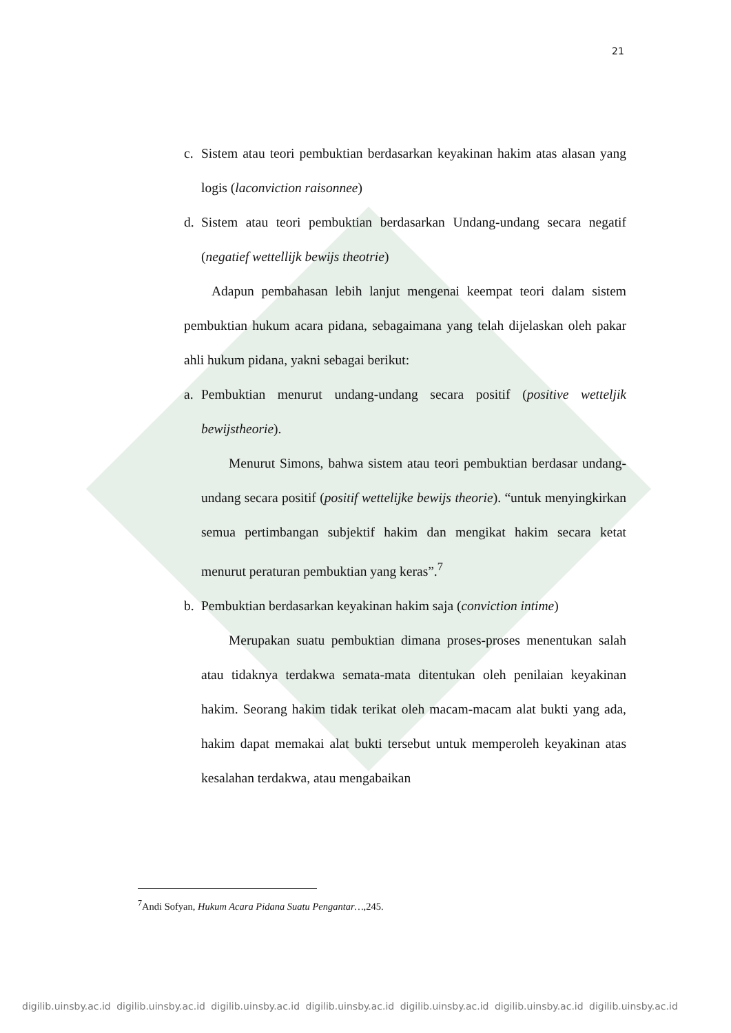21
c. Sistem atau teori pembuktian berdasarkan keyakinan hakim atas alasan yang logis (laconviction raisonnee)
d. Sistem atau teori pembuktian berdasarkan Undang-undang secara negatif (negatief wettellijk bewijs theotrie)
Adapun pembahasan lebih lanjut mengenai keempat teori dalam sistem pembuktian hukum acara pidana, sebagaimana yang telah dijelaskan oleh pakar ahli hukum pidana, yakni sebagai berikut:
a. Pembuktian menurut undang-undang secara positif (positive wetteljik bewijstheorie).
Menurut Simons, bahwa sistem atau teori pembuktian berdasar undang-undang secara positif (positif wettelijke bewijs theorie). “untuk menyingkirkan semua pertimbangan subjektif hakim dan mengikat hakim secara ketat menurut peraturan pembuktian yang keras”.<sup>7</sup>
b. Pembuktian berdasarkan keyakinan hakim saja (conviction intime)
Merupakan suatu pembuktian dimana proses-proses menentukan salah atau tidaknya terdakwa semata-mata ditentukan oleh penilaian keyakinan hakim. Seorang hakim tidak terikat oleh macam-macam alat bukti yang ada, hakim dapat memakai alat bukti tersebut untuk memperoleh keyakinan atas kesalahan terdakwa, atau mengabaikan
<sup>7</sup> Andi Sofyan, Hukum Acara Pidana Suatu Pengantar…,245.
digilib.uinsby.ac.id digilib.uinsby.ac.id digilib.uinsby.ac.id digilib.uinsby.ac.id digilib.uinsby.ac.id digilib.uinsby.ac.id digilib.uinsby.ac.id